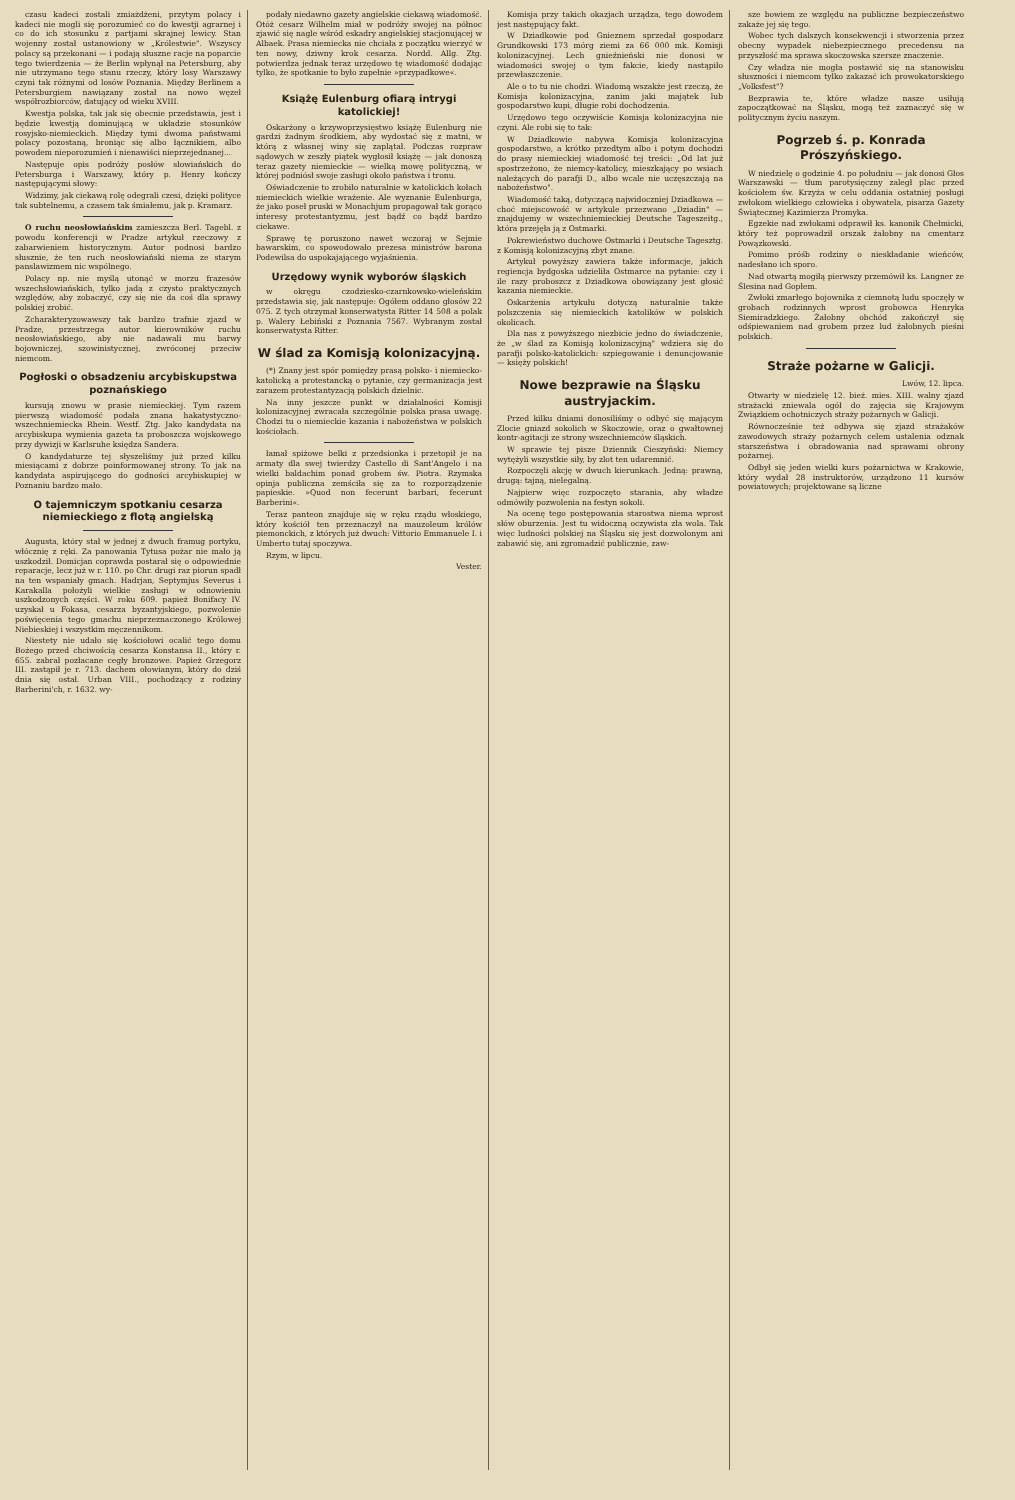czasu kadeci zostali zmiażdżeni, przytym polacy i kadeci nie mogli się porozumieć co do kwestji agrarnej i co do ich stosunku z partjami skrajnej lewicy. Stan wojenny został ustanowiony w „Królestwie". Wszyscy polacy są przekonani — i podają słuszne racje na poparcie tego twierdzenia — że Berlin wpłynął na Petersburg, aby nie utrzymano tego stanu rzeczy, który losy Warszawy czyni tak różnymi od losów Poznania. Między Berlinem a Petersburgiem nawiązany został na nowo węzeł współrozbiorców, datujący od wieku XVIII.
Kwestja polska, tak jak się obecnie przedstawia, jest i będzie kwestją dominującą w układzie stosunków rosyjsko-niemieckich. Między tymi dwoma państwami polacy pozostaną, broniąc się albo łącznikiem, albo powodem nieporozumień i nienawiści nieprzejednanej...
Następuje opis podróży posłów słowiańskich do Petersburga i Warszawy, który p. Henry kończy następującymi słowy:
Widzimy, jak ciekawą rolę odegrali czesi, dzięki polityce tak subtelnemu, a czasem tak śmiałemu, jak p. Kramarz.
O ruchu neosłowiańskim zamieszcza Berl. Tagebl. z powodu konferencji w Pradze artykuł rzeczowy z zabarwieniem historycznym. Autor podnosi bardzo słusznie, że ten ruch neosłowiański niema ze starym panslawizmem nic wspólnego.
Polacy np. nie myślą utonąć w morzu frazesów wszechsłowiańskich, tylko jadą z czysto praktycznych względów, aby zobaczyć, czy się nie da coś dla sprawy polskiej zrobić.
Zcharakteryzowawszy tak bardzo trafnie zjazd w Pradze, przestrzega autor kierowników ruchu neosłowiańskiego, aby nie nadawali mu barwy bojowniczej, szowinistycznej, zwróconej przeciw niemcom.
Pogłoski o obsadzeniu arcybiskupstwa poznańskiego
kursują znowu w prasie niemieckiej. Tym razem pierwszą wiadomość podała znana hakatystyczno-wszechniemiecka Rhein. Westf. Ztg. Jako kandydata na arcybiskupa wymienia gazeta ta proboszcza wojskowego przy dywizji w Karlsruhe księdza Sandera.
O kandydaturze tej słyszeliśmy już przed kilku miesiącami z dobrze poinformowanej strony. To jak na kandydata aspirującego do godności arcybiskupiej w Poznaniu bardzo mało.
O tajemniczym spotkaniu cesarza niemieckiego z flotą angielską
Augusta, który stał w jednej z dwuch framug portyku, włócznię z ręki. Za panowania Tytusa pożar nie mało ją uszkodził. Domicjan coprawda postarał się o odpowiednie reparacje, lecz już w r. 110. po Chr. drugi raz piorun spadł na ten wspaniały gmach. Hadrjan, Septymjus Severus i Karakalla położyli wielkie zasługi w odnowieniu uszkodzonych części. W roku 609. papież Bonifacy IV. uzyskał u Fokasa, cesarza byzantyjskiego, pozwolenie poświęcenia tego gmachu nieprzeznaczonego Królowej Niebieskiej i wszystkim męczennikom.
Niestety nie udało się kościołowi ocalić tego domu Bożego przed chciwością cesarza Konstansa II., który r. 655. zabrał pozłacane cegły bronzowe. Papież Grzegorz III. zastąpił je r. 713. dachem ołowianym, który do dziś dnia się ostał. Urban VIII., pochodzący z rodziny Barberini'ch, r. 1632. wy-
podały niedawno gazety angielskie ciekawą wiadomość. Otóż cesarz Wilhelm miał w podróży swojej na północ zjawić się nagle wśród eskadry angielskiej stacjonującej w Albaek. Prasa niemiecka nie chciała z początku wierzyć w ten nowy, dziwny krok cesarza. Nordd. Allg. Ztg. potwierdza jednak teraz urzędowo tę wiadomość dodając tylko, że spotkanie to było zupełnie »przypadkowe«.
Książę Eulenburg ofiarą intrygi katolickiej!
Oskarżony o krzywoprzysięstwo książę Eulenburg nie gardzi żadnym środkiem, aby wydostać się z matni, w którą z własnej winy się zaplątał. Podczas rozpraw sądowych w zeszły piątek wygłosił książę — jak donoszą teraz gazety niemieckie — wielką mowę polityczną, w której podniósł swoje zasługi około państwa i tronu.
Oświadczenie to zrobiło naturalnie w katolickich kołach niemieckich wielkie wrażenie. Ale wyznanie Eulenburga, że jako poseł pruski w Monachjum propagował tak gorąco interesy protestantyzmu, jest bądź co bądź bardzo ciekawe.
Sprawę tę poruszono nawet wczoraj w Sejmie bawarskim, co spowodowało prezesa ministrów barona Podewilsa do uspokajającego wyjaśnienia.
Urzędowy wynik wyborów śląskich
w okręgu czodziesko-czarnkowsko-wieleńskim przedstawia się, jak następuje: Ogółem oddano głosów 22 075. Z tych otrzymał konserwatysta Ritter 14 508 a polak p. Walery Łebiński z Poznania 7567. Wybranym został konserwatysta Ritter.
W ślad za Komisją kolonizacyjną.
(*) Znany jest spór pomiędzy prasą polsko- i niemiecko-katolicką a protestancką o pytanie, czy germanizacja jest zarazem protestantyzacją polskich dzielnic.
Na inny jeszcze punkt w działalności Komisji kolonizacyjnej zwracała szczególnie polska prasa uwagę. Chodzi tu o niemieckie kazania i nabożeństwa w polskich kościołach.
łamał spiżowe belki z przedsionka i przetopił je na armaty dla swej twierdzy Castello di Sant'Angelo i na wielki baldachim ponad grobem św. Piotra. Rzymska opinja publiczna zemściła się za to rozporządzenie papieskie. »Quod non fecerunt barbari, fecerunt Barberini«.
Teraz panteon znajduje się w ręku rządu włoskiego, który kościół ten przeznaczył na mauzoleum królów piemonckich, z których już dwuch: Vittorio Emmanuele I. i Umberto tutaj spoczywa.
Rzym, w lipcu.
Vester.
Komisja przy takich okazjach urządza, tego dowodem jest następujący fakt.
W Dziadkowie pod Gnieznem sprzedał gospodarz Grundkowski 173 mórg ziemi za 66 000 mk. Komisji kolonizacyjnej. Lech gnieźnieński nie donosi w wiadomości swojej o tym fakcie, kiedy nastąpiło przewłaszczenie.
Ale o to tu nie chodzi. Wiadomą wszakże jest rzeczą, że Komisja kolonizacyjna, zanim jaki majątek lub gospodarstwo kupi, długie robi dochodzenia.
Urzędowo tego oczywiście Komisja kolonizacyjna nie czyni. Ale robi się to tak:
W Dziadkowie nabywa Komisja kolonizacyjna gospodarstwo, a krótko przedtym albo i potym dochodzi do prasy niemieckiej wiadomość tej treści: „Od lat już spostrzeżono, że niemcy-katolicy, mieszkający po wsiach należących do parafji D., albo wcale nie uczęszczają na nabożeństwo".
Wiadomość taką, dotyczącą najwidoczniej Dziadkowa — choć miejscowość w artykule przezwano „Dziadin" — znajdujemy w wszechniemieckiej Deutsche Tageszeitg., która przejęła ją z Ostmarki.
Pokrewieństwo duchowe Ostmarki i Deutsche Tagesztg. z Komisją kolonizacyjną zbyt znane.
Artykuł powyższy zawiera także informacje, jakich regiencja bydgoska udzieliła Ostmarce na pytanie: czy i ile razy proboszcz z Dziadkowa obowiązany jest głosić kazania niemieckie.
Oskarżenia artykułu dotyczą naturalnie także polszczenia się niemieckich katolików w polskich okolicach.
Dla nas z powyższego niezbicie jedno do świadczenie, że „w ślad za Komisją kolonizacyjną" wdziera się do parafji polsko-katolickich: szpiegowanie i denuncjowanie — księży polskich!
Nowe bezprawie na Śląsku austryjackim.
Przed kilku dniami donosiliśmy o odbyć się mającym Zlocie gniazd sokolich w Skoczowie, oraz o gwałtownej kontr-agitacji ze strony wszechniemców śląskich.
W sprawie tej pisze Dziennik Cieszyński: Niemcy wytężyli wszystkie siły, by zlot ten udaremnić.
Rozpoczęli akcję w dwuch kierunkach. Jedną: prawną, drugą: tajną, nielegalną.
Najpierw więc rozpoczęto starania, aby władze odmówiły pozwolenia na festyn sokoli.
Na ocenę tego postępowania starostwa niema wprost słów oburzenia. Jest tu widoczną oczywista zła wola. Tak więc ludności polskiej na Śląsku się jest dozwolonym ani zabawić się, ani zgromadzić publicznie, zaw-
sze bowiem ze względu na publiczne bezpieczeństwo zakaże jej się tego.
Wobec tych dalszych konsekwencji i stworzenia przez obecny wypadek niebezpiecznego precedensu na przyszłość ma sprawa skoczowska szersze znaczenie.
Czy władza nie mogła postawić się na stanowisku słuszności i niemcom tylko zakazać ich prowokatorskiego „Volksfest"?
Bezprawia te, które władze nasze usiłują zapoczątkować na Śląsku, mogą też zaznaczyć się w politycznym życiu naszym.
Pogrzeb ś. p. Konrada Prószyńskiego.
W niedzielę o godzinie 4. po południu — jak donosi Głos Warszawski — tłum parotysięczny zaległ plac przed kościołem św. Krzyża w celu oddania ostatniej posługi zwłokom wielkiego człowieka i obywatela, pisarza Gazety Świątecznej Kazimierza Promyka.
Egzekie nad zwłokami odprawił ks. kanonik Chełmicki, który też poprowadził orszak żałobny na cmentarz Powązkowski.
Pomimo próśb rodziny o nieskładanie wieńców, nadesłano ich sporo.
Nad otwartą mogiłą pierwszy przemówił ks. Langner ze Ślesina nad Gopłem.
Zwłoki zmarłego bojownika z ciemnotą ludu spoczęły w grobach rodzinnych wprost grobowca Henryka Siemiradzkiego. Żałobny obchód zakończył się odśpiewaniem nad grobem przez lud żałobnych pieśni polskich.
Straże pożarne w Galicji.
Lwów, 12. lipca.
Otwarty w niedzielę 12. bież. mies. XIII. walny zjazd strażacki zniewala ogół do zajęcia się Krajowym Związkiem ochotniczych straży pożarnych w Galicji.
Równocześnie też odbywa się zjazd strażaków zawodowych straży pożarnych celem ustalenia odznak starszeństwa i obradowania nad sprawami obrony pożarnej.
Odbył się jeden wielki kurs pożarnictwa w Krakowie, który wydał 28 instruktorów, urządzono 11 kursów powiatowych; projektowane są liczne